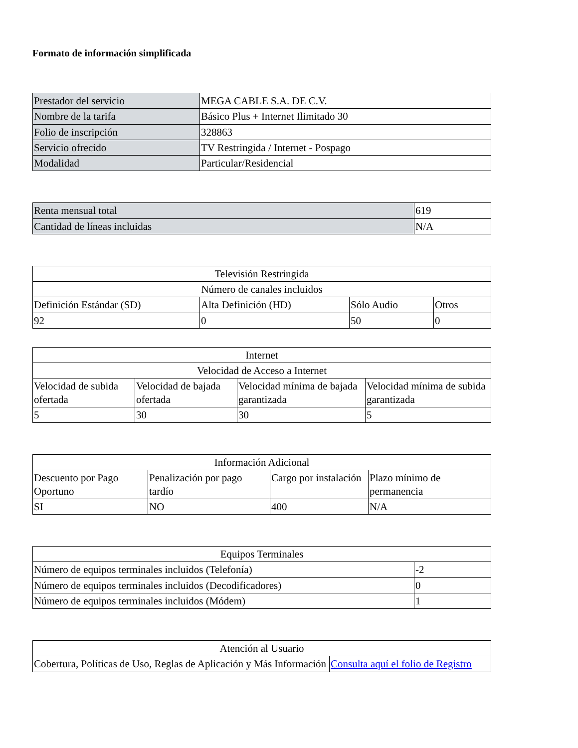Formato de información simplificada
| Prestador del servicio | MEGA CABLE S.A. DE C.V. |
| Nombre de la tarifa | Básico Plus + Internet Ilimitado 30 |
| Folio de inscripción | 328863 |
| Servicio ofrecido | TV Restringida / Internet - Pospago |
| Modalidad | Particular/Residencial |
| Renta mensual total | 619 |
| Cantidad de líneas incluidas | N/A |
| Televisión Restringida | | | |
| --- | --- | --- | --- |
| Número de canales incluidos | | | |
| Definición Estándar (SD) | Alta Definición (HD) | Sólo Audio | Otros |
| 92 | 0 | 50 | 0 |
| Internet | | | |
| --- | --- | --- | --- |
| Velocidad de Acceso a Internet | | | |
| Velocidad de subida ofertada | Velocidad de bajada ofertada | Velocidad mínima de bajada garantizada | Velocidad mínima de subida garantizada |
| 5 | 30 | 30 | 5 |
| Información Adicional | | | |
| --- | --- | --- | --- |
| Descuento por Pago Oportuno | Penalización por pago tardío | Cargo por instalación | Plazo mínimo de permanencia |
| SI | NO | 400 | N/A |
| Equipos Terminales | |
| --- | --- |
| Número de equipos terminales incluidos (Telefonía) | -2 |
| Número de equipos terminales incluidos (Decodificadores) | 0 |
| Número de equipos terminales incluidos (Módem) | 1 |
| Atención al Usuario | |
| --- | --- |
| Cobertura, Políticas de Uso, Reglas de Aplicación y Más Información | Consulta aquí el folio de Registro |